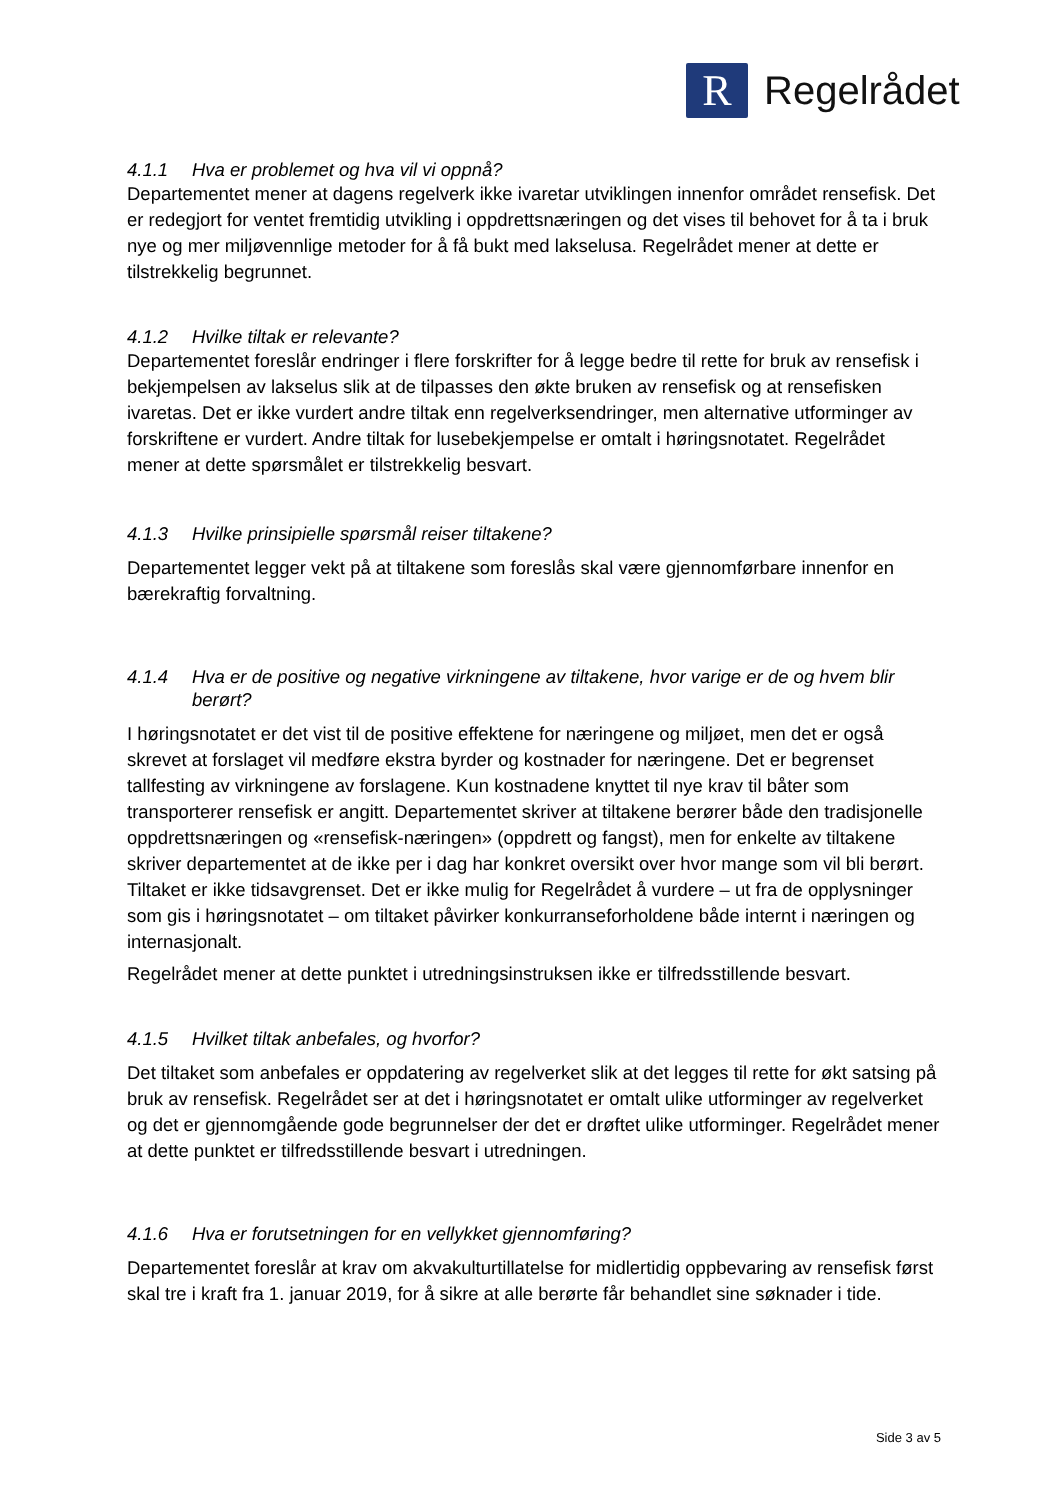R
Regelrådet
4.1.1 Hva er problemet og hva vil vi oppnå?
Departementet mener at dagens regelverk ikke ivaretar utviklingen innenfor området rensefisk. Det er redegjort for ventet fremtidig utvikling i oppdrettsnæringen og det vises til behovet for å ta i bruk nye og mer miljøvennlige metoder for å få bukt med lakselusa. Regelrådet mener at dette er tilstrekkelig begrunnet.
4.1.2 Hvilke tiltak er relevante?
Departementet foreslår endringer i flere forskrifter for å legge bedre til rette for bruk av rensefisk i bekjempelsen av lakselus slik at de tilpasses den økte bruken av rensefisk og at rensefisken ivaretas. Det er ikke vurdert andre tiltak enn regelverksendringer, men alternative utforminger av forskriftene er vurdert. Andre tiltak for lusebekjempelse er omtalt i høringsnotatet. Regelrådet mener at dette spørsmålet er tilstrekkelig besvart.
4.1.3 Hvilke prinsipielle spørsmål reiser tiltakene?
Departementet legger vekt på at tiltakene som foreslås skal være gjennomførbare innenfor en bærekraftig forvaltning.
4.1.4 Hva er de positive og negative virkningene av tiltakene, hvor varige er de og hvem blir berørt?
I høringsnotatet er det vist til de positive effektene for næringene og miljøet, men det er også skrevet at forslaget vil medføre ekstra byrder og kostnader for næringene. Det er begrenset tallfesting av virkningene av forslagene. Kun kostnadene knyttet til nye krav til båter som transporterer rensefisk er angitt. Departementet skriver at tiltakene berører både den tradisjonelle oppdrettsnæringen og «rensefisk-næringen» (oppdrett og fangst), men for enkelte av tiltakene skriver departementet at de ikke per i dag har konkret oversikt over hvor mange som vil bli berørt. Tiltaket er ikke tidsavgrenset. Det er ikke mulig for Regelrådet å vurdere – ut fra de opplysninger som gis i høringsnotatet – om tiltaket påvirker konkurranseforholdene både internt i næringen og internasjonalt.
Regelrådet mener at dette punktet i utredningsinstruksen ikke er tilfredsstillende besvart.
4.1.5 Hvilket tiltak anbefales, og hvorfor?
Det tiltaket som anbefales er oppdatering av regelverket slik at det legges til rette for økt satsing på bruk av rensefisk. Regelrådet ser at det i høringsnotatet er omtalt ulike utforminger av regelverket og det er gjennomgående gode begrunnelser der det er drøftet ulike utforminger. Regelrådet mener at dette punktet er tilfredsstillende besvart i utredningen.
4.1.6 Hva er forutsetningen for en vellykket gjennomføring?
Departementet foreslår at krav om akvakulturtillatelse for midlertidig oppbevaring av rensefisk først skal tre i kraft fra 1. januar 2019, for å sikre at alle berørte får behandlet sine søknader i tide.
Side 3 av 5